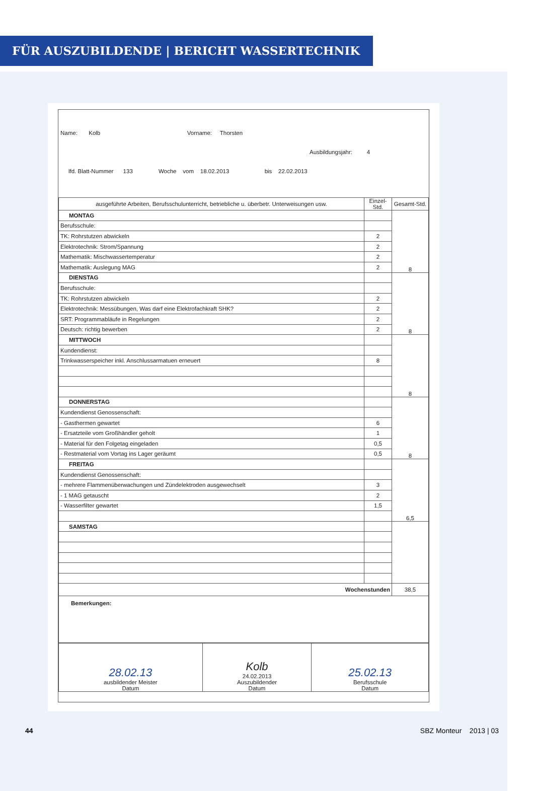FÜR AUSZUBILDENDE | BERICHT WASSERTECHNIK
Name: Kolb Vorname: Thorsten
Ausbildungsjahr: 4
lfd. Blatt-Nummer 133 Woche vom 18.02.2013 bis 22.02.2013
| ausgeführte Arbeiten, Berufsschulunterricht, betriebliche u. überbetr. Unterweisungen usw. | Einzel-Std. | Gesamt-Std. |
| --- | --- | --- |
| MONTAG | | 8 |
| Berufsschule: | | |
| TK: Rohrstutzen abwickeln | 2 | |
| Elektrotechnik: Strom/Spannung | 2 | |
| Mathematik: Mischwassertemperatur | 2 | |
| Mathematik: Auslegung MAG | 2 | |
| DIENSTAG | | 8 |
| Berufsschule: | | |
| TK: Rohrstutzen abwickeln | 2 | |
| Elektrotechnik: Messübungen, Was darf eine Elektrofachkraft SHK? | 2 | |
| SRT: Programmabläufe in Regelungen | 2 | |
| Deutsch: richtig bewerben | 2 | |
| MITTWOCH | | 8 |
| Kundendienst: | | |
| Trinkwasserspeicher inkl. Anschlussarmatuen erneuert | 8 | |
| DONNERSTAG | | 8 |
| Kundendienst Genossenschaft: | | |
| - Gasthermen gewartet | 6 | |
| - Ersatzteile vom Großhändler geholt | 1 | |
| - Material für den Folgetag eingeladen | 0,5 | |
| - Restmaterial vom Vortag ins Lager geräumt | 0,5 | |
| FREITAG | | 6,5 |
| Kundendienst Genossenschaft: | | |
| - mehrere Flammenüberwachungen und Zündelektroden ausgewechselt | 3 | |
| - 1 MAG getauscht | 2 | |
| - Wasserfilter gewartet | 1,5 | |
| SAMSTAG | | |
| Wochenstunden | | 38,5 |
| Bemerkungen: | | |
| 28.02.13 ausbildender Meister Datum | Kolb 24.02.2013 Auszubildender Datum | 25.02.13 Berufsschule Datum |
44 SBZ Monteur 2013 | 03